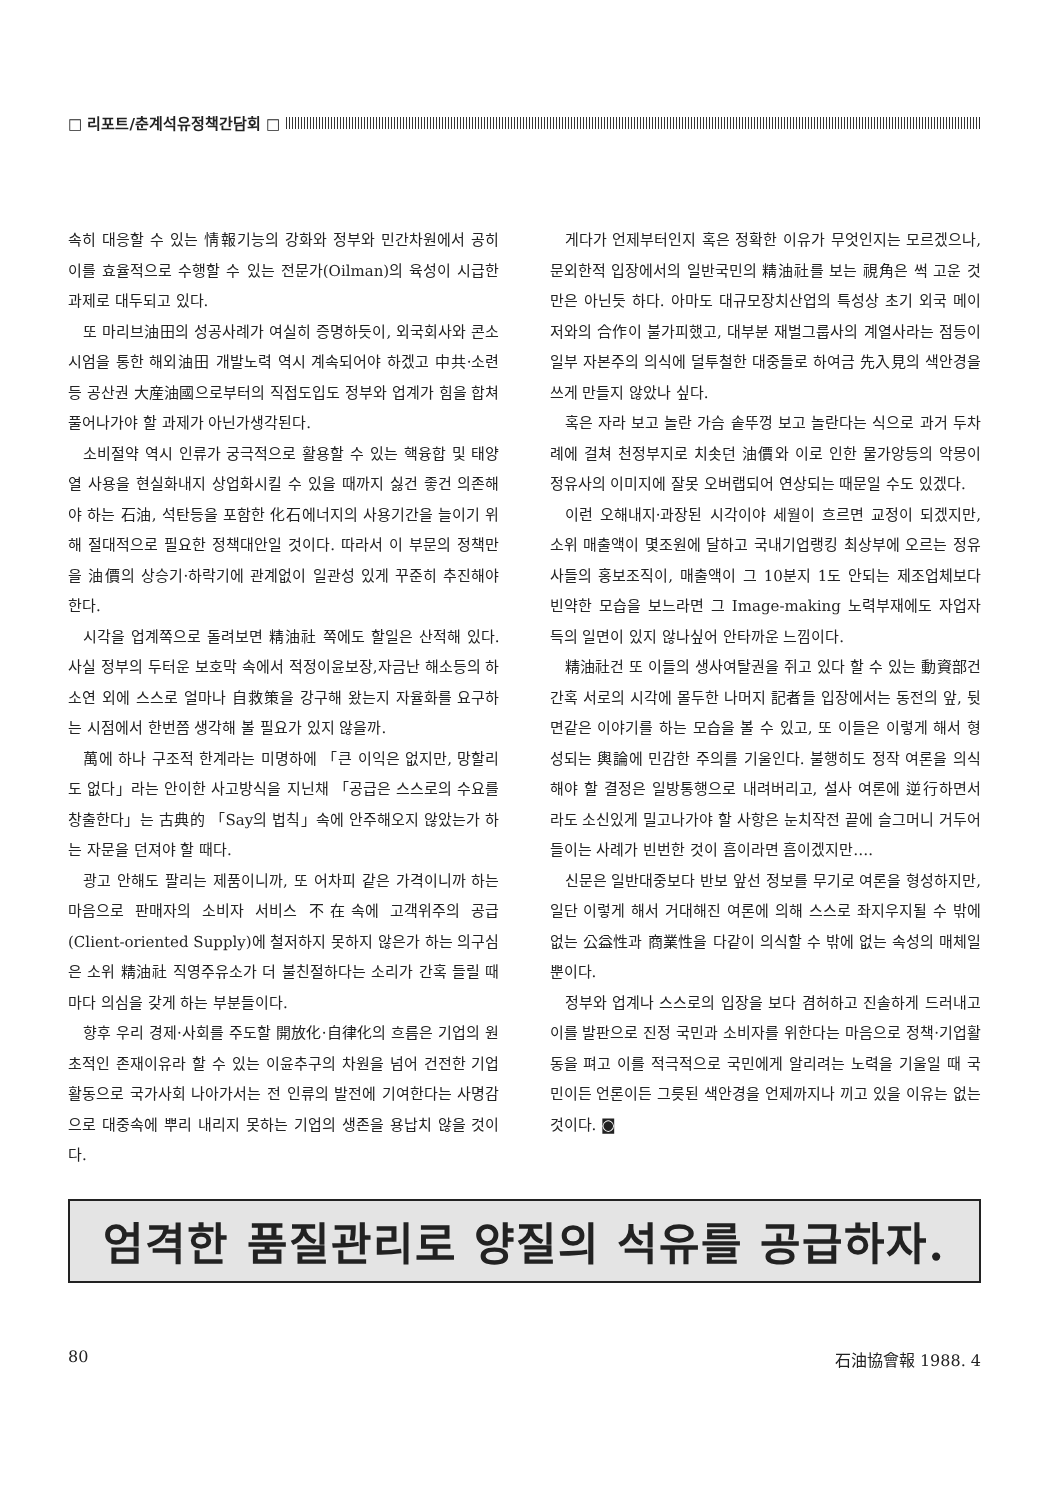□ 리포트/춘계석유정책간담회 □
속히 대응할 수 있는 情報기능의 강화와 정부와 민간차원에서 공히 이를 효율적으로 수행할 수 있는 전문가(Oilman)의 육성이 시급한 과제로 대두되고 있다.
또 마리브油田의 성공사례가 여실히 증명하듯이, 외국회사와 콘소시엄을 통한 해외油田 개발노력 역시 계속되어야 하겠고 中共·소련등 공산권 大産油國으로부터의 직접도입도 정부와 업계가 힘을 합쳐 풀어나가야 할 과제가 아닌가생각된다.
소비절약 역시 인류가 궁극적으로 활용할 수 있는 핵융합 및 태양열 사용을 현실화내지 상업화시킬 수 있을 때까지 싫건 좋건 의존해야 하는 石油, 석탄등을 포함한 化石에너지의 사용기간을 늘이기 위해 절대적으로 필요한 정책대안일 것이다. 따라서 이 부문의 정책만을 油價의 상승기·하락기에 관계없이 일관성 있게 꾸준히 추진해야 한다.
시각을 업계쪽으로 돌려보면 精油社 쪽에도 할일은 산적해 있다. 사실 정부의 두터운 보호막 속에서 적정이윤보장,자금난 해소등의 하소연 외에 스스로 얼마나 自救策을 강구해 왔는지 자율화를 요구하는 시점에서 한번쯤 생각해 볼 필요가 있지 않을까.
萬에 하나 구조적 한계라는 미명하에 「큰 이익은 없지만, 망할리도 없다」라는 안이한 사고방식을 지닌채 「공급은 스스로의 수요를 창출한다」는 古典的 「Say의 법칙」속에 안주해오지 않았는가 하는 자문을 던져야 할 때다.
광고 안해도 팔리는 제품이니까, 또 어차피 같은 가격이니까 하는 마음으로 판매자의 소비자 서비스 不在속에 고객위주의 공급(Client-oriented Supply)에 철저하지 못하지 않은가 하는 의구심은 소위 精油社 직영주유소가 더 불친절하다는 소리가 간혹 들릴 때 마다 의심을 갖게 하는 부분들이다.
향후 우리 경제·사회를 주도할 開放化·自律化의 흐름은 기업의 원초적인 존재이유라 할 수 있는 이윤추구의 차원을 넘어 건전한 기업활동으로 국가사회 나아가서는 전 인류의 발전에 기여한다는 사명감으로 대중속에 뿌리 내리지 못하는 기업의 생존을 용납치 않을 것이다.
게다가 언제부터인지 혹은 정확한 이유가 무엇인지는 모르겠으나, 문외한적 입장에서의 일반국민의 精油社를 보는 視角은 썩 고운 것만은 아닌듯 하다. 아마도 대규모장치산업의 특성상 초기 외국 메이저와의 合作이 불가피했고, 대부분 재벌그룹사의 계열사라는 점등이 일부 자본주의 의식에 덜투철한 대중들로 하여금 先入見의 색안경을 쓰게 만들지 않았나 싶다.
혹은 자라 보고 놀란 가슴 솥뚜껑 보고 놀란다는 식으로 과거 두차례에 걸쳐 천정부지로 치솟던 油價와 이로 인한 물가앙등의 악몽이 정유사의 이미지에 잘못 오버랩되어 연상되는 때문일 수도 있겠다.
이런 오해내지·과장된 시각이야 세월이 흐르면 교정이 되겠지만, 소위 매출액이 몇조원에 달하고 국내기업랭킹 최상부에 오르는 정유사들의 홍보조직이, 매출액이 그 10분지 1도 안되는 제조업체보다 빈약한 모습을 보느라면 그 Image-making 노력부재에도 자업자득의 일면이 있지 않나싶어 안타까운 느낌이다.
精油社건 또 이들의 생사여탈권을 쥐고 있다 할 수 있는 動資部건 간혹 서로의 시각에 몰두한 나머지 記者들 입장에서는 동전의 앞, 뒷면같은 이야기를 하는 모습을 볼 수 있고, 또 이들은 이렇게 해서 형성되는 輿論에 민감한 주의를 기울인다. 불행히도 정작 여론을 의식해야 할 결정은 일방통행으로 내려버리고, 설사 여론에 逆行하면서라도 소신있게 밀고나가야 할 사항은 눈치작전 끝에 슬그머니 거두어 들이는 사례가 빈번한 것이 흠이라면 흠이겠지만….
신문은 일반대중보다 반보 앞선 정보를 무기로 여론을 형성하지만, 일단 이렇게 해서 거대해진 여론에 의해 스스로 좌지우지될 수 밖에 없는 公益性과 商業性을 다같이 의식할 수 밖에 없는 속성의 매체일 뿐이다.
정부와 업계나 스스로의 입장을 보다 겸허하고 진솔하게 드러내고 이를 발판으로 진정 국민과 소비자를 위한다는 마음으로 정책·기업활동을 펴고 이를 적극적으로 국민에게 알리려는 노력을 기울일 때 국민이든 언론이든 그릇된 색안경을 언제까지나 끼고 있을 이유는 없는 것이다. ◙
엄격한 품질관리로 양질의 석유를 공급하자.
80 石油協會報 1988. 4